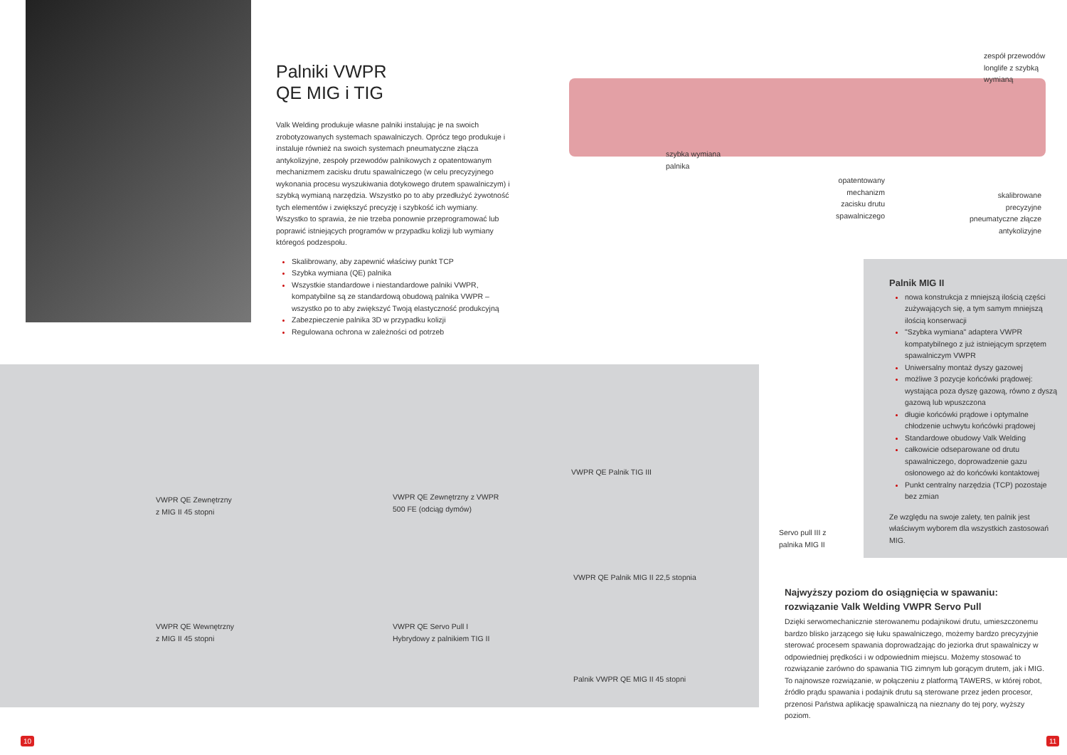Palniki VWPR
QE MIG i TIG
Valk Welding produkuje własne palniki instalując je na swoich zrobotyzowanych systemach spawalniczych. Oprócz tego produkuje i instaluje również na swoich systemach pneumatyczne złącza antykolizyjne, zespoły przewodów palnikowych z opatentowanym mechanizmem zacisku drutu spawalniczego (w celu precyzyjnego wykonania procesu wyszukiwania dotykowego drutem spawalniczym) i szybką wymianą narzędzia. Wszystko po to aby przedłużyć żywotność tych elementów i zwiększyć precyzję i szybkość ich wymiany. Wszystko to sprawia, że nie trzeba ponownie przeprogramować lub poprawić istniejących programów w przypadku kolizji lub wymiany któregoś podzespołu.
Skalibrowany, aby zapewnić właściwy punkt TCP
Szybka wymiana (QE) palnika
Wszystkie standardowe i niestandardowe palniki VWPR, kompatybilne są ze standardową obudową palnika VWPR – wszystko po to aby zwiększyć Twoją elastyczność produkcyjną
Zabezpieczenie palnika 3D w przypadku kolizji
Regulowana ochrona w zależności od potrzeb
zespół przewodów
longlife z szybką
wymianą
szybka wymiana
palnika
opatentowany
mechanizm
zacisku drutu
spawalniczego
skalibrowane
precyzyjne
pneumatyczne złącze
antykolizyjne
Palnik MIG II
nowa konstrukcja z mniejszą ilością części zużywających się, a tym samym mniejszą ilością konserwacji
"Szybka wymiana" adaptera VWPR kompatybilnego z już istniejącym sprzętem spawalniczym VWPR
Uniwersalny montaż dyszy gazowej
możliwe 3 pozycje końcówki prądowej: wystająca poza dyszę gazową, równo z dyszą gazową lub wpuszczona
długie końcówki prądowe i optymalne chłodzenie uchwytu końcówki prądowej
Standardowe obudowy Valk Welding
całkowicie odseparowane od drutu spawalniczego, doprowadzenie gazu osłonowego aż do końcówki kontaktowej
Punkt centralny narzędzia (TCP) pozostaje bez zmian
Ze względu na swoje zalety, ten palnik jest właściwym wyborem dla wszystkich zastosowań MIG.
Servo pull III z
palnika MIG II
VWPR QE Zewnętrzny
z MIG II 45 stopni
VWPR QE Zewnętrzny z VWPR
500 FE (odciąg dymów)
VWPR QE Palnik TIG III
VWPR QE Palnik MIG II 22,5 stopnia
VWPR QE Wewnętrzny
z MIG II 45 stopni
VWPR QE Servo Pull I
Hybrydowy z palnikiem TIG II
Palnik VWPR QE MIG II 45 stopni
Najwyższy poziom do osiągnięcia w spawaniu:
rozwiązanie Valk Welding VWPR Servo Pull
Dzięki serwomechanicznie sterowanemu podajnikowi drutu, umieszczonemu bardzo blisko jarzącego się łuku spawalniczego, możemy bardzo precyzyjnie sterować procesem spawania doprowadzając do jeziorka drut spawalniczy w odpowiedniej prędkości i w odpowiednim miejscu. Możemy stosować to rozwiązanie zarówno do spawania TIG zimnym lub gorącym drutem, jak i MIG. To najnowsze rozwiązanie, w połączeniu z platformą TAWERS, w której robot, źródło prądu spawania i podajnik drutu są sterowane przez jeden procesor, przenosi Państwa aplikację spawalniczą na nieznany do tej pory, wyższy poziom.
10 11